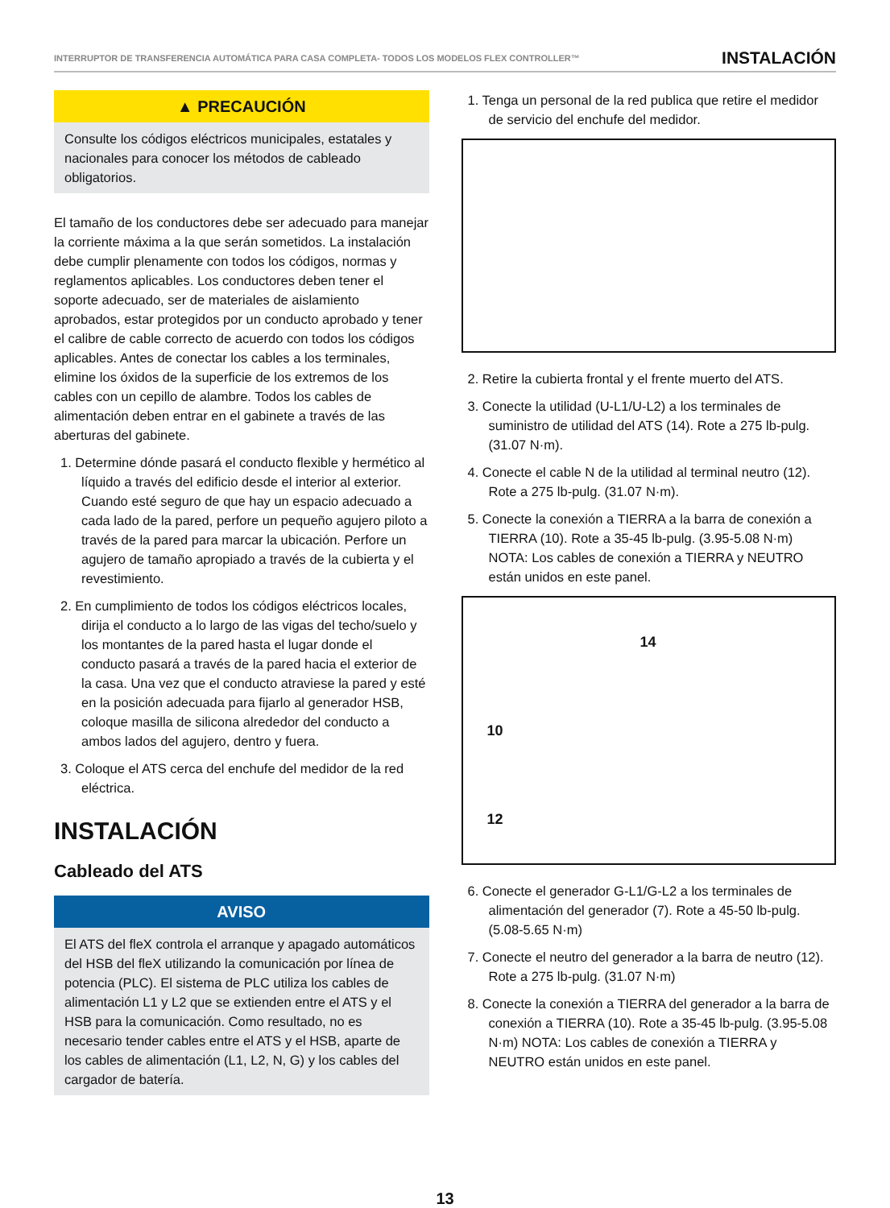INTERRUPTOR DE TRANSFERENCIA AUTOMÁTICA PARA CASA COMPLETA- TODOS LOS MODELOS FLEX CONTROLLER™ INSTALACIÓN
▲ PRECAUCIÓN
Consulte los códigos eléctricos municipales, estatales y nacionales para conocer los métodos de cableado obligatorios.
El tamaño de los conductores debe ser adecuado para manejar la corriente máxima a la que serán sometidos. La instalación debe cumplir plenamente con todos los códigos, normas y reglamentos aplicables. Los conductores deben tener el soporte adecuado, ser de materiales de aislamiento aprobados, estar protegidos por un conducto aprobado y tener el calibre de cable correcto de acuerdo con todos los códigos aplicables. Antes de conectar los cables a los terminales, elimine los óxidos de la superficie de los extremos de los cables con un cepillo de alambre. Todos los cables de alimentación deben entrar en el gabinete a través de las aberturas del gabinete.
1. Determine dónde pasará el conducto flexible y hermético al líquido a través del edificio desde el interior al exterior. Cuando esté seguro de que hay un espacio adecuado a cada lado de la pared, perfore un pequeño agujero piloto a través de la pared para marcar la ubicación. Perfore un agujero de tamaño apropiado a través de la cubierta y el revestimiento.
2. En cumplimiento de todos los códigos eléctricos locales, dirija el conducto a lo largo de las vigas del techo/suelo y los montantes de la pared hasta el lugar donde el conducto pasará a través de la pared hacia el exterior de la casa. Una vez que el conducto atraviese la pared y esté en la posición adecuada para fijarlo al generador HSB, coloque masilla de silicona alrededor del conducto a ambos lados del agujero, dentro y fuera.
3. Coloque el ATS cerca del enchufe del medidor de la red eléctrica.
INSTALACIÓN
Cableado del ATS
AVISO
El ATS del fleX controla el arranque y apagado automáticos del HSB del fleX utilizando la comunicación por línea de potencia (PLC). El sistema de PLC utiliza los cables de alimentación L1 y L2 que se extienden entre el ATS y el HSB para la comunicación. Como resultado, no es necesario tender cables entre el ATS y el HSB, aparte de los cables de alimentación (L1, L2, N, G) y los cables del cargador de batería.
1. Tenga un personal de la red publica que retire el medidor de servicio del enchufe del medidor.
2. Retire la cubierta frontal y el frente muerto del ATS.
3. Conecte la utilidad (U-L1/U-L2) a los terminales de suministro de utilidad del ATS (14). Rote a 275 lb-pulg. (31.07 N·m).
4. Conecte el cable N de la utilidad al terminal neutro (12). Rote a 275 lb-pulg. (31.07 N·m).
5. Conecte la conexión a TIERRA a la barra de conexión a TIERRA (10). Rote a 35-45 lb-pulg. (3.95-5.08 N·m) NOTA: Los cables de conexión a TIERRA y NEUTRO están unidos en este panel.
14
10
12
6. Conecte el generador G-L1/G-L2 a los terminales de alimentación del generador (7). Rote a 45-50 lb-pulg. (5.08-5.65 N·m)
7. Conecte el neutro del generador a la barra de neutro (12). Rote a 275 lb-pulg. (31.07 N·m)
8. Conecte la conexión a TIERRA del generador a la barra de conexión a TIERRA (10). Rote a 35-45 lb-pulg. (3.95-5.08 N·m) NOTA: Los cables de conexión a TIERRA y NEUTRO están unidos en este panel.
13